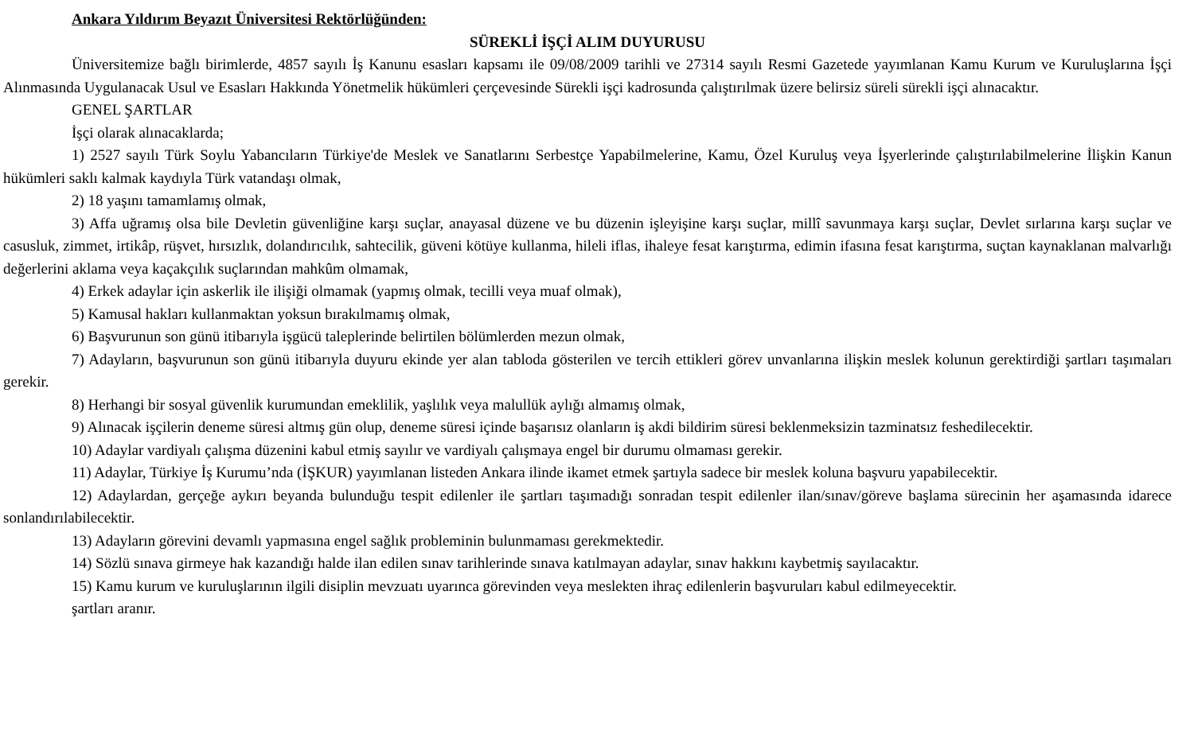Ankara Yıldırım Beyazıt Üniversitesi Rektörlüğünden:
SÜREKLİ İŞÇİ ALIM DUYURUSU
Üniversitemize bağlı birimlerde, 4857 sayılı İş Kanunu esasları kapsamı ile 09/08/2009 tarihli ve 27314 sayılı Resmi Gazetede yayımlanan Kamu Kurum ve Kuruluşlarına İşçi Alınmasında Uygulanacak Usul ve Esasları Hakkında Yönetmelik hükümleri çerçevesinde Sürekli işçi kadrosunda çalıştırılmak üzere belirsiz süreli sürekli işçi alınacaktır.
GENEL ŞARTLAR
İşçi olarak alınacaklarda;
1) 2527 sayılı Türk Soylu Yabancıların Türkiye'de Meslek ve Sanatlarını Serbestçe Yapabilmelerine, Kamu, Özel Kuruluş veya İşyerlerinde çalıştırılabilmelerine İlişkin Kanun hükümleri saklı kalmak kaydıyla Türk vatandaşı olmak,
2) 18 yaşını tamamlamış olmak,
3) Affa uğramış olsa bile Devletin güvenliğine karşı suçlar, anayasal düzene ve bu düzenin işleyişine karşı suçlar, millî savunmaya karşı suçlar, Devlet sırlarına karşı suçlar ve casusluk, zimmet, irtikâp, rüşvet, hırsızlık, dolandırıcılık, sahtecilik, güveni kötüye kullanma, hileli iflas, ihaleye fesat karıştırma, edimin ifasına fesat karıştırma, suçtan kaynaklanan malvarlığı değerlerini aklama veya kaçakçılık suçlarından mahkûm olmamak,
4) Erkek adaylar için askerlik ile ilişiği olmamak (yapmış olmak, tecilli veya muaf olmak),
5) Kamusal hakları kullanmaktan yoksun bırakılmamış olmak,
6) Başvurunun son günü itibarıyla işgücü taleplerinde belirtilen bölümlerden mezun olmak,
7) Adayların, başvurunun son günü itibarıyla duyuru ekinde yer alan tabloda gösterilen ve tercih ettikleri görev unvanlarına ilişkin meslek kolunun gerektirdiği şartları taşımaları gerekir.
8) Herhangi bir sosyal güvenlik kurumundan emeklilik, yaşlılık veya malullük aylığı almamış olmak,
9) Alınacak işçilerin deneme süresi altmış gün olup, deneme süresi içinde başarısız olanların iş akdi bildirim süresi beklenmeksizin tazminatsız feshedilecektir.
10) Adaylar vardiyalı çalışma düzenini kabul etmiş sayılır ve vardiyalı çalışmaya engel bir durumu olmaması gerekir.
11) Adaylar, Türkiye İş Kurumu’nda (İŞKUR) yayımlanan listeden Ankara ilinde ikamet etmek şartıyla sadece bir meslek koluna başvuru yapabilecektir.
12) Adaylardan, gerçeğe aykırı beyanda bulunduğu tespit edilenler ile şartları taşımadığı sonradan tespit edilenler ilan/sınav/göreve başlama sürecinin her aşamasında idarece sonlandırılabilecektir.
13) Adayların görevini devamlı yapmasına engel sağlık probleminin bulunmaması gerekmektedir.
14) Sözlü sınava girmeye hak kazandığı halde ilan edilen sınav tarihlerinde sınava katılmayan adaylar, sınav hakkını kaybetmiş sayılacaktır.
15) Kamu kurum ve kuruluşlarının ilgili disiplin mevzuatı uyarınca görevinden veya meslekten ihraç edilenlerin başvuruları kabul edilmeyecektir.
şartları aranır.